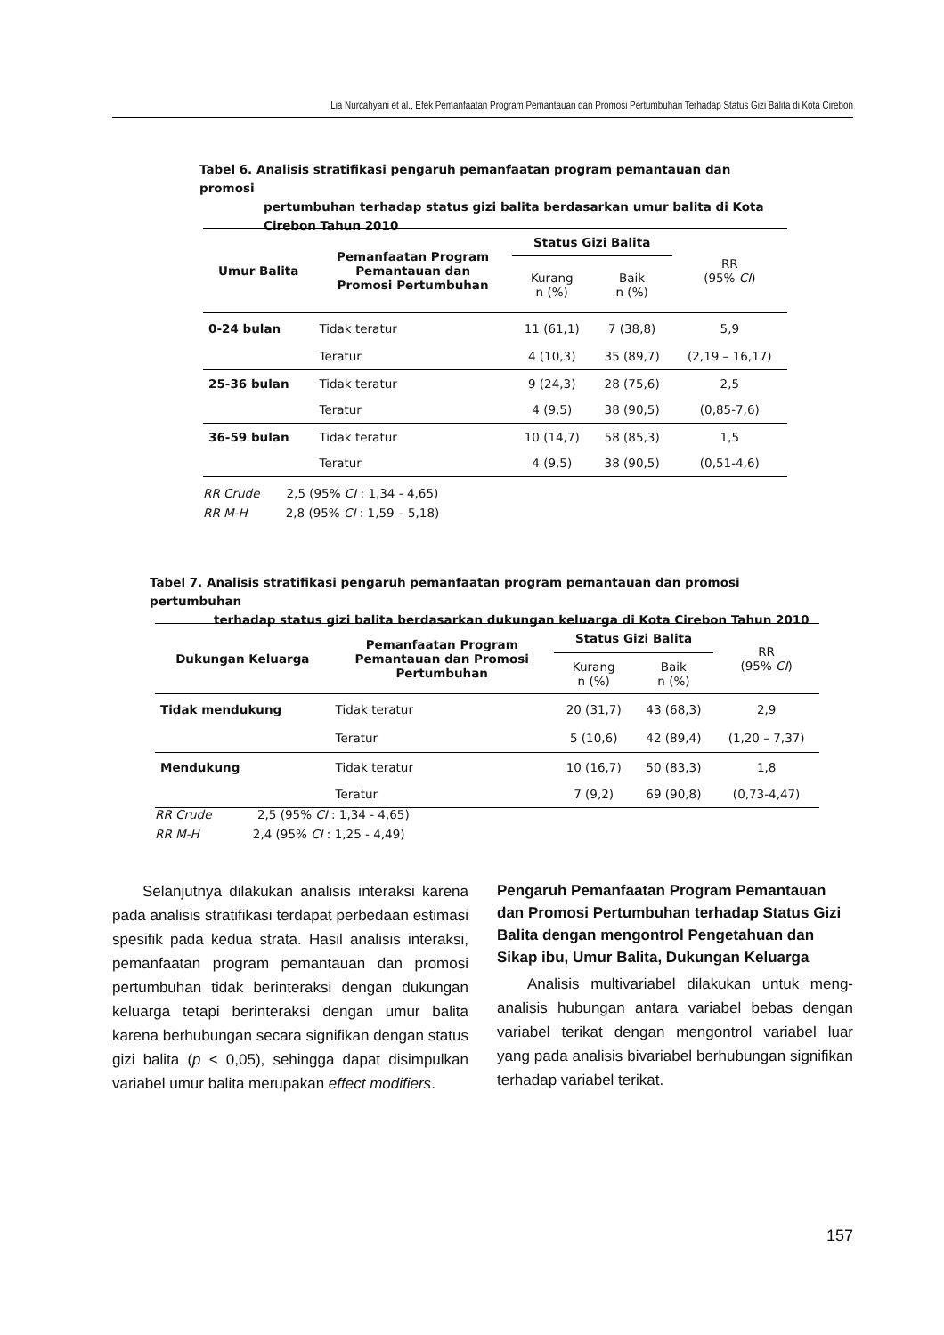Lia Nurcahyani et al., Efek Pemanfaatan Program Pemantauan dan Promosi Pertumbuhan Terhadap Status Gizi Balita di Kota Cirebon
Tabel 6. Analisis stratifikasi pengaruh pemanfaatan program pemantauan dan promosi
pertumbuhan terhadap status gizi balita berdasarkan umur balita di Kota Cirebon Tahun 2010
| Umur Balita | Pemanfaatan Program Pemantauan dan Promosi Pertumbuhan | Status Gizi Balita | | RR (95% CI ) |
| | | Kurang n (%) | Baik n (%) | |
| 0-24 bulan | Tidak teratur | 11 (61,1) | 7 (38,8) | 5,9 |
| | Teratur | 4 (10,3) | 35 (89,7) | (2,19 – 16,17) |
| 25-36 bulan | Tidak teratur | 9 (24,3) | 28 (75,6) | 2,5 |
| | Teratur | 4 (9,5) | 38 (90,5) | (0,85-7,6) |
| 36-59 bulan | Tidak teratur | 10 (14,7) | 58 (85,3) | 1,5 |
| | Teratur | 4 (9,5) | 38 (90,5) | (0,51-4,6) |
RR Crude 2,5 (95% CI : 1,34 - 4,65)
RR M-H 2,8 (95% CI : 1,59 – 5,18)
Tabel 7. Analisis stratifikasi pengaruh pemanfaatan program pemantauan dan promosi pertumbuhan
terhadap status gizi balita berdasarkan dukungan keluarga di Kota Cirebon Tahun 2010
| Dukungan Keluarga | Pemanfaatan Program Pemantauan dan Promosi Pertumbuhan | Status Gizi Balita | | RR (95% CI ) |
| | | Kurang n (%) | Baik n (%) | |
| Tidak mendukung | Tidak teratur | 20 (31,7) | 43 (68,3) | 2,9 |
| | Teratur | 5 (10,6) | 42 (89,4) | (1,20 – 7,37) |
| Mendukung | Tidak teratur | 10 (16,7) | 50 (83,3) | 1,8 |
| | Teratur | 7 (9,2) | 69 (90,8) | (0,73-4,47) |
RR Crude 2,5 (95% CI : 1,34 - 4,65)
RR M-H 2,4 (95% CI : 1,25 - 4,49)
Selanjutnya dilakukan analisis interaksi karena pada analisis stratifikasi terdapat perbedaan estimasi spesifik pada kedua strata. Hasil analisis interaksi, pemanfaatan program pemantauan dan promosi pertumbuhan tidak berinteraksi dengan dukungan keluarga tetapi berinteraksi dengan umur balita karena berhubungan secara signifikan dengan status gizi balita (p < 0,05), sehingga dapat disimpulkan variabel umur balita merupakan effect modifiers.
Pengaruh Pemanfaatan Program Pemantauan dan Promosi Pertumbuhan terhadap Status Gizi Balita dengan mengontrol Pengetahuan dan Sikap ibu, Umur Balita, Dukungan Keluarga
Analisis multivariabel dilakukan untuk meng-analisis hubungan antara variabel bebas dengan variabel terikat dengan mengontrol variabel luar yang pada analisis bivariabel berhubungan signifikan terhadap variabel terikat.
157